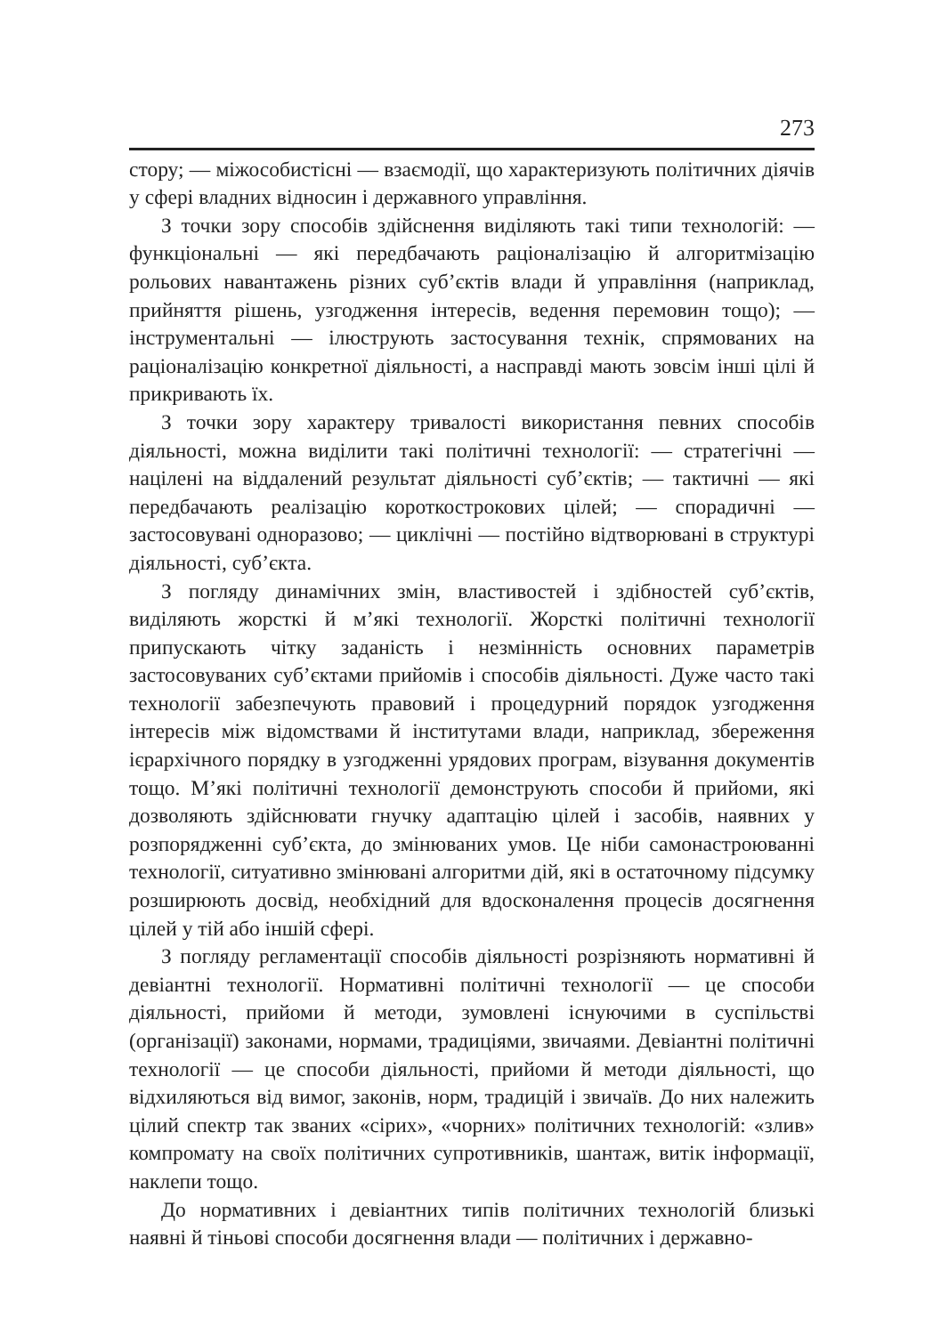273
стору; — міжособистісні — взаємодії, що характеризують політичних діячів у сфері владних відносин і державного управління.
З точки зору способів здійснення виділяють такі типи технологій: — функціональні — які передбачають раціоналізацію й алгоритмізацію рольових навантажень різних суб’єктів влади й управління (наприклад, прийняття рішень, узгодження інтересів, ведення перемовин тощо); — інструментальні — ілюструють застосування технік, спрямованих на раціоналізацію конкретної діяльності, а насправді мають зовсім інші цілі й прикривають їх.
З точки зору характеру тривалості використання певних способів діяльності, можна виділити такі політичні технології: — стратегічні — націлені на віддалений результат діяльності суб’єктів; — тактичні — які передбачають реалізацію короткострокових цілей; — спорадичні — застосовувані одноразово; — циклічні — постійно відтворювані в структурі діяльності, суб’єкта.
З погляду динамічних змін, властивостей і здібностей суб’єктів, виділяють жорсткі й м’які технології. Жорсткі політичні технології припускають чітку заданість і незмінність основних параметрів застосовуваних суб’єктами прийомів і способів діяльності. Дуже часто такі технології забезпечують правовий і процедурний порядок узгодження інтересів між відомствами й інститутами влади, наприклад, збереження ієрархічного порядку в узгодженні урядових програм, візування документів тощо. М’які політичні технології демонструють способи й прийоми, які дозволяють здійснювати гнучку адаптацію цілей і засобів, наявних у розпорядженні суб’єкта, до змінюваних умов. Це ніби самонастроюванні технології, ситуативно змінювані алгоритми дій, які в остаточному підсумку розширюють досвід, необхідний для вдосконалення процесів досягнення цілей у тій або іншій сфері.
З погляду регламентації способів діяльності розрізняють нормативні й девіантні технології. Нормативні політичні технології — це способи діяльності, прийоми й методи, зумовлені існуючими в суспільстві (організації) законами, нормами, традиціями, звичаями. Девіантні політичні технології — це способи діяльності, прийоми й методи діяльності, що відхиляються від вимог, законів, норм, традицій і звичаїв. До них належить цілий спектр так званих «сірих», «чорних» політичних технологій: «злив» компромату на своїх політичних супротивників, шантаж, витік інформації, наклепи тощо.
До нормативних і девіантних типів політичних технологій близькі наявні й тіньові способи досягнення влади — політичних і державно-